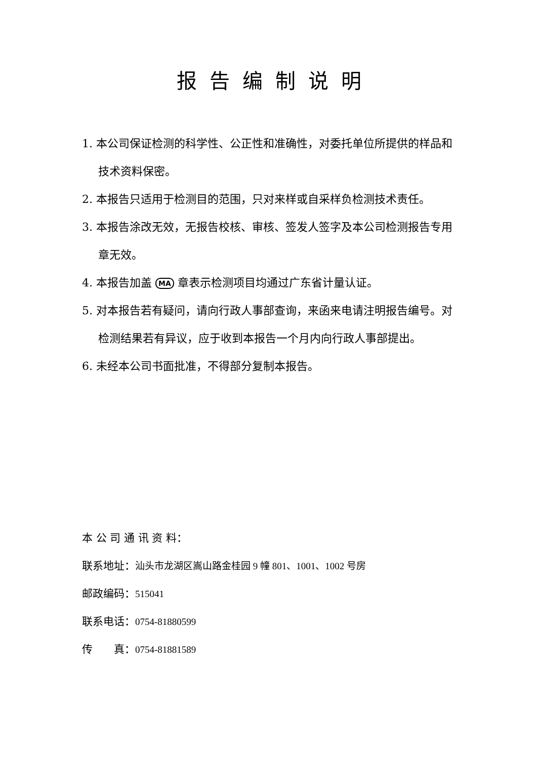报告编制说明
1. 本公司保证检测的科学性、公正性和准确性，对委托单位所提供的样品和技术资料保密。
2. 本报告只适用于检测目的范围，只对来样或自采样负检测技术责任。
3. 本报告涂改无效，无报告校核、审核、签发人签字及本公司检测报告专用章无效。
4. 本报告加盖 MA 章表示检测项目均通过广东省计量认证。
5. 对本报告若有疑问，请向行政人事部查询，来函来电请注明报告编号。对检测结果若有异议，应于收到本报告一个月内向行政人事部提出。
6. 未经本公司书面批准，不得部分复制本报告。
本 公 司 通 讯 资 料：
联系地址：汕头市龙湖区嵩山路金桂园 9 幢 801、1001、1002 号房
邮政编码：515041
联系电话：0754-81880599
传  真：0754-81881589